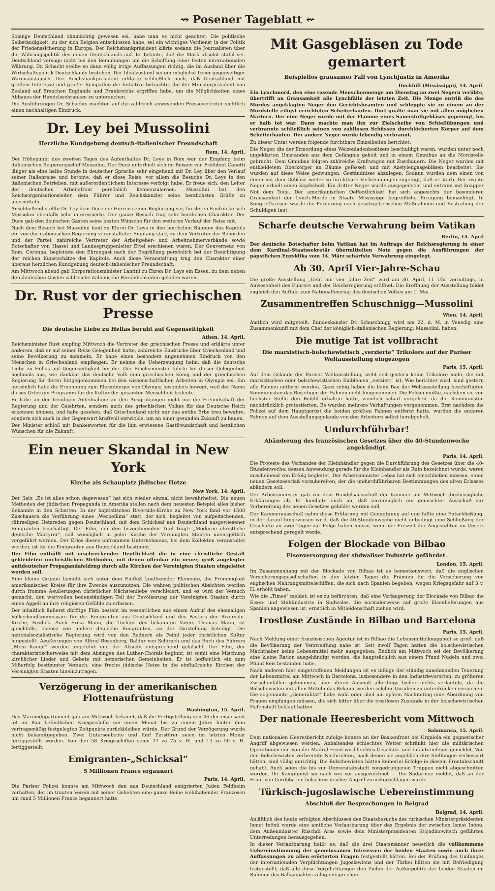⇝ Posener Tageblatt ⇜
Solange Deutschland ohnmächtig gewesen sei, habe man es nicht geachtet. Die politische Selbständigkeit, zu der sich Belgien entschlossen habe, sei ein wichtiges Verdienst in der Politik der Friedenssicherung in Europa. Der Reichsbankpräsident klärte sodann die Journalisten über die Währungspolitik des neuen Deutschlands auf. Er betonte, daß die Mark absolut stabil sei. Deutschland versage nicht bei den Bemühungen um die Schaffung einer festen internationalen Währung. Dr. Schacht stellte so dann völlig irrige Auffassungen richtig, die im Ausland über die Wirtschaftspolitik Deutschlands bestehen. Der Idealzustand sei ein möglichst freier gegenseitiger Warenaustausch. Der Reichsbankpräsident erklärte schließlich noch, daß Deutschland mit großem Interesse und großer Sympathie die Initiative betrachte, die der Ministerpräsident van Zeeland auf Ersuchen Englands und Frankreichs ergriffen habe, um die Möglichkeiten eines Abbaues der Handelsschranken zu untersuchen.
Die Ausführungen Dr. Schachts machten auf die zahlreich anwesenden Pressevertreter sichtlich einen nachhaltigen Eindruck.
Dr. Ley bei Mussolini
Herzliche Kundgebung deutsch-italienischer Freundschaft
Rom, 14. April.
Der Höhepunkt des zweiten Tages des Aufenthaltes Dr. Leys in Rom war der Empfang beim italienischen Regierungschef Mussolini. Der Duce unterhielt sich im Beisein von Präfident Canetti länger als eine halbe Stunde in deutscher Sprache sehr eingehend mit Dr. Ley über den Verlauf seiner Italienreise und betonte, daß er diese Reise, vor allem die Besuche Dr. Leys in den italienischen Betrieben, mit außerordentlichem Interesse verfolgt habe. Er freue sich, den Leiter der deutschen Arbeitsfront persönlich kennenzulernen. Mussolini bat den Reichsorganisationsleiter, dem Führer und Reichskanzler seine herzlichsten Grüße zu übermitteln.
Anschließend stellte Dr. Ley dem Duce die Herren seiner Begleitung vor, für deren Eindrücke sich Mussolini ebenfalls sehr interessierte. Der ganze Besuch trug sehr herzlichen Charakter. Der Duce gab den deutschen Gästen seine besten Wünsche für den weiteren Verlauf der Reise mit.
Nach dem Besuch bei Mussolini fand zu Ehren Dr. Leys in den herrlichen Räumen des Kapitols ein von der italienischen Regierung veranstalteter Empfang statt, zu dem Vertreter der Behörden und der Partei, zahlreiche Vertreter der Arbeitgeber- und Arbeitnehmerverbände sowie Botschafter von Hassel und Landesgruppenleiter Ettel erschienen waren. Der Gouverneur von Rom, Coronna, begleitete den Ehrengast nach der Begrüßung persönlich bei der Besichtigung der reichen Kunstschätze des Kapitols. Auch diese Veranstaltung trug den Charakter einer überaus herzlichen Kundgebung deutsch-italienischer Freundschaft.
Am Mittwoch abend gab Korporationsminister Lantini zu Ehren Dr. Leys ein Essen, zu dem neben den deutschen Gästen zahlreiche italienische Persönlichkeiten geladen waren.
Dr. Rust vor der griechischen Presse
Die deutsche Liebe zu Hellas beruht auf Gegenseitigkeit
Athen, 14. April.
Reichsminister Rust empfing Mittwoch die Vertreter der griechischen Presse und erklärte unter anderem, daß er auf seiner Reise Gelegenheit hatte, zahlreiche Eindrücke über Griechenland und seine Bevölkerung zu sammeln. Er habe einen besonders angenehmen Eindruck von den Menschen in Griechenland empfangen. Er nehme die Ueberzeugung heim, daß die deutsche Liebe zu Hellas auf Gegenseitigkeit beruhe. Der Reichsminister führte bei dieser Gelegenheit nochmals aus, wie dankbar das deutsche Volk dem griechischen König und der griechischen Regierung für deren Entgegenkommen bei den wissenschaftlichen Arbeiten in Olympia sei. Ihn persönlich habe die Ernennung zum Ehrenbürger von Olympia besonders bewegt, weil der Name dieses Ortes ein Programm für die Kultur der gesamten Menschheit bedeute.
Er habe an der freudigen Anteilnahme an den Ausgrabungen nicht nur die Freundschaft der Regierung und der Gelehrten, sondern auch des griechischen Volkes für das Deutsche Reich erkennen können, und habe gesehen, daß Griechenland nicht nur das antike Erbe treu bewahre, sondern sich auch in der Gegenwart kraftvoll entwickle, um an einer gesunden Zukunft zu bauen.
Der Minister schloß mit Dankesworten für die ihm erwiesene Gastfreundschaft und herzlichen Wünschen für die Zukunft.
Ein neuer Skandal in New York
Kirche als Schauplatz jüdischer Hetze
New York, 14. April.
Der Satz „Es ist alles schon dagewesen“ hat sich wieder einmal nicht bewahrheitet. Die neuen Methoden der jüdischen Propaganda in Amerika stellen nach dem neuesten Beispiel alles bisher Bekannte in den Schatten. In der baptistischen Riverside-Kirche zu New York fand vor 1500 Zuschauern die Vorführung eines „Werbefilms“ statt, der sich, begleitet von aufpeitschenden, rührseligen Hetzreden gegen Deutschland, mit dem Schicksal aus Deutschland ausgewiesener Emigranten beschäftigt. Der Film, der den bezeichnenden Titel trägt: „Moderne christliche deutsche Märtyrer“, soll womöglich in jeder Kirche der Vereinigten Staaten unentgeltlich vorgeführt werden. Der Erlös dieses unfrommen Unternehmens, bei dem Kollekten veranstaltet werden, ist für die Emigranten aus Deutschland bestimmt.
Der Film enthüllt mit erschreckender Deutlichkeit die in eine christliche Gestalt gekleideten unchristlichen Methoden, mit denen offenbar ein neuer, groß angelegter antideutscher Propagandafeldzug durch alle Kirchen der Vereinigten Staaten eingeleitet werden soll.
Eine kleine Gruppe bemüht sich unter dem Einfluß landfremder Elemente, die Frömmigkeit amerikanischer Kreise für ihre Zwecke auszunutzen. Die wahren politischen Absichten werden durch fromme Aeußerungen christlicher Nächstenliebe verschleiert, und es wird der Versuch gemacht, den wertvollen bodenständigen Teil der Bevölkerung der Vereinigten Staaten durch einen Appell an ihre religiösen Gefühle zu erfassen.
Der inhaltlich äußerst dürftige Film besteht im wesentlichen aus einem Aufruf des ehemaligen Völkerbundkommissars für die Emigranten aus Deutschland und des Pastors der Riverside-Kirche, Fosdick. Auch Erika Mann, die Tochter des bekannten Vaters Thomas Mann, ist gleichfalls, ebenso wie andere deutsche Emigranten, an der Darstellung beteiligt. Die nationalsozialistische Regierung wird von den Rednern als Feind jeder christlichen Kultur hingestellt. Aeußerungen von Alfred Rosenberg, Baldur von Schirach und das Buch des Führers „Mein Kampf“ werden angeführt und der Absicht entsprechend gefälscht. Der Film, der charakteristischerweise mit dem Absingen des Luther-Chorals beginnt, ist somit eine Mischung kirchlicher Lieder und Gebete mit hetzerischen Gemeinheiten. Er ist hoffentlich ein zum Mißerfolg bestimmter Versuch, eine freche jüdische Hetze in die einflußreiche Kirchen der Vereinigten Staaten hineinzutragen.
Verzögerung in der amerikanischen Flottenaufrüstung
Washington, 15. April.
Das Marinedepartement gab am Mittwoch bekannt, daß die Fertigstellung von 46 der insgesamt 58 im Bau befindlichen Kriegsschiffe um einen Monat bis zu einem Jahre hinter dem vertragsmäßig festgelegten Zeitpunkte zurückbleiben würde. Der Grund der Verzögerung wurde nicht bekanntgegeben. Zwei Unterseeboote und fünf Zerstörer seien im letzten Monat fertiggestellt worden. Von den 58 Kriegsschiffen seien 17 zu 75 v. H. und 13 zu 50 v. H. fertiggestellt.
Emigranten-„Schicksal“
5 Millionen Francs ergaunert
Paris, 14. April.
Die Pariser Polizei konnte am Mittwoch den aus Deutschland emigrierten Juden Feldheim verhaften, der im trauten Verein mit seiner Geliebten eine ganze Reihe wohlhabender Franzosen um rund 5 Millionen Francs begaunert hatte.
Mit Gasgebläsen zu Tode gemartert
Beispiellos grausamer Fall von Lynchjustiz in Amerika
Duckhill (Mississippi), 14. April.
Ein Lynchmord, den eine rasende Menschenmenge am Dienstag an zwei Negern verübte, übertrifft an Grausamkeit alle Lynchfälle der letzten Zeit. Die Menge entriß die des Mordes angeklagten Neger den Gerichtsbeamten und schleppte sie zu einem an der Mordstelle eiligst errichteten Scheiterhaufen. Dort quälte man sie mit allen möglichen Martern. Der eine Neger wurde mit der Flamme eines Sauerstoffgebläses gepeinigt, bis er halb tot war. Dann machte man ihn zur Zielscheibe von Schießübungen und verbrannte schließlich seinen von zahllosen Schüssen durchlöcherten Körper auf dem Scheiterhaufen. Der andere Neger wurde lebendig verbrannt.
Zu dieser Untat werden folgende furchtbare Einzelheiten berichtet:
Die Neger, die der Ermordung eines Weizenladenbesitzers beschuldigt waren, wurden unter noch ungeklärten Umständen aus dem Gefängnis geholt und in einem Omnibus an die Mordstelle gebracht. Dem Omnibus folgten zahlreiche Kraftwagen mit Zuschauern. Die Neger wurden mit entkleidetem Oberkörper an Bäume gefesselt und mit Azetylengasgebläsen bearbeitet. Sie wurden auf diese Weise gezwungen, Geständnisse abzulegen. Sodann wurden dem einen von ihnen mit dem Gebläse weiter so furchtbare Verbrennungen zugefügt, daß er starb. Der zweite Neger erhielt einen Kopfschuß. Ein dritter Neger wurde ausgepeitscht und entrann mit knapper Not dem Tode. Der amerikanischen Oeffentlichkeit hat sich angesichts der besonderen Grausamkeit der Lynch-Morde in Staate Mississippi begreifliche Erregung bemächtigt. In Kongreßkreisen wurde die Forderung nach gesetzgeberischen Maßnahmen und Bestrafung der Schuldigen laut.
Scharfe deutsche Verwahrung beim Vatikan
Berlin, 14. April
Der deutsche Botschafter beim Vatikan hat im Auftrage der Reichsregierung in einer dem Kardinal-Staatssekretär übermittelten Note gegen die Ausführungen der päpstlichen Enzyklika vom 14. März schärfste Verwahrung eingelegt.
Ab 30. April Vier-Jahre-Schau
Die große Ausstellung „Gebt mir vier Jahre Zeit“ wird am 30. April, 11 Uhr vormittags, in Anwesenheit des Führers und der Reichsregierung eröffnet. Die Eröffnung der Ausstellung bildet zugleich den Auftakt zum Nationalfeiertag des deutschen Volkes am 1. Mai.
Zusammentreffen Schuschnigg—Mussolini
Wien, 14. April.
Amtlich wird mitgeteilt: Bundeskanzler Dr. Schuschnigg wird am 22. d. M. in Venedig eine Zusammenkunft mit dem Chef der königlich-italienischen Regierung, Mussolini, haben.
Die mutige Tat ist vollbracht
Die marxistisch-bolschewistisch „verzierte“ Trikolore auf der Pariser Weltausstellung eingezogen
Paris, 15. April.
Auf dem Gelände der Pariser Weltausstellung weht seit gestern keine Trikolore mehr, die mit marxistischen oder bolschewistischen Emblemen „verziert“ ist. Wie berichtet wird, sind gestern alle Fahnen entfernt worden. Ganz ruhig haben die beim Bau der Weltausstellung beschäftigten Kommunisten das Beseitigen der Fahnen nicht hingenommen. Die Polizei mußte, nachdem sie von höchster Stelle den Befehl erhalten hatte, ziemlich scharf vorgehen, da die Kommunisten nachdrücklich protestierten. Es wurden mehrere Verhaftungen vorgenommen. Erst nachdem die Polizei auf dem Hauptgerüst die beiden größten Fahnen entfernt hatte, wurden die anderen Fahnen auf dem Ausstellungsgelände von den Arbeitern selbst herabgeholt.
Undurchführbar!
Abänderung des französischen Gesetzes über die 40-Stundenwoche angekündigt.
Paris, 14. April.
Die Proteste des Verbandes der Kleinhändler gegen die Durchführung des Gesetzes über die 40-Stundenwoche, dessen Anwendung gerade für die Kleinhändler als Ruin bezeichnet wurde, waren anscheinend von Erfolg begleitet. Der Arbeitsminister Lebas hat sich entschließen müssen, einen neuen Gesetzeserlaß vorzubereiten, der die undurchführbaren Bestimmungen des alten Erlasses abändern soll.
Der Arbeitsminister gab vor dem Handelsausschuß der Kammer am Mittwoch diesbezügliche Erklärungen ab. Er kündigte auch an, daß unverzüglich ein gemischter Ausschuß zur Vorbereitung des neuen Gesetzes gebildet werden soll.
Der Kammerausschuß nahm diese Erklärung mit Genugtuung auf und faßte eine Entschließung, in der darauf hingewiesen wird, daß die 40-Stundenwoche nicht unbedingt eine Schließung der Geschäfte an zwei Tagen zur Folge haben müsse, wenn die Freizeit der Angestellten im Gesetz entsprechend geregelt werde.
Folgen der Blockade von Bilbao
Eisenversorgung der südwaliser Industrie gefährdet.
London, 15. April.
Im Zusammenhang mit der Blockade von Bilbao ist es bemerkenswert, daß die englischen Versicherungsgesellschaften in den letzten Tagen die Prämien für die Versicherung von englischen Nahrungsmittelschiffen, die sich nach Spanien begeben, wegen Kriegsgefahr auf 3 v. H. erhöht haben.
Wie die „Times“ meldet, ist es zu befürchten, daß eine Verlängerung der Blockade von Bilbao die Eisen- und Stahlindustrie in Südwales, die normalerweise auf große Eisenlieferungen aus Spanien angewiesen ist, ernstlich in Mitleidenschaft ziehen wird.
Trostlose Zustände in Bilbao und Barcelona
Paris, 15. April.
Nach Meldung einer französischen Agentur ist in Bilbao die Lebensmittelknappheit so groß, daß die Bevölkerung der Verzweiflung nahe ist. Seit zwölf Tagen hätten die bolschewistischen Machthaber keine Lebensmittel mehr ausgegeben. Endlich am Mittwoch sei der Bevölkerung eine kleine Ration ausgehändigt worden, die hauptsächlich aus einem Pfund Nudeln und zwei Pfund Reis bestanden habe.
Nach anderen hier eingetroffenen Meldungen ist es infolge der ständig zunehmenden Teuerung der Lebensmittel am Mittwoch in Barcelona, insbesondere in den Industrievororten, zu größeren Zwischenfällen gekommen, über deren Ausmaß allerdings bisher nichts verlautete, da die Bolschewisten mit allen Mitteln das Bekanntwerden solcher Unruhen zu unterdrücken versuchen. Die sogenannte „Generalität“ habe wohl oder übel am späten Nachmittag eine Abordnung von Frauen empfangen müssen, die sich bitter über die trostlosen Zustände in der bolschewistischen Hafenstadt beklagt hätten.
Der nationale Heeresbericht vom Mittwoch
Salamanca, 15. April.
Dem nationalen Heeresbericht zufolge konnte an der Baskenfront bei Urquiola ein gegnerischer Angriff abgewiesen werden. Anhaltendes schlechtes Wetter schränkt hier die militärischen Operationen ein. Von der Madrid-Front wird leichtes Geschütz- und Infanteriefeuer gemeldet. Von den Bolschewisten verbreitete Nachrichten, nach denen sie angeblich ihre Stellungen verbessert hätten, sind völlig unrichtig. Die Bolschewisten hätten keinerlei Erfolge in diesem Frontabschnitt gehabt. Auch seien die bis zur Universitätsstadt vorgedrungenen Truppen nicht abgeschnitten worden. Ihr Kampfgeist sei nach wie vor ausgezeichnet — Die Südarmee meldet, daß an der Front von Cordoba ein bolschewistischer Angriff zurückgeschlagen wurde.
Türkisch-jugoslawische Uebereinstimmung
Abschluß der Besprechungen in Belgrad
Belgrad, 14. April.
Anläßlich des heute erfolgten Abschlusses des Staatsbesuchs des türkischen Ministerpräsidenten Ismet Inönü wurde eine amtliche Verlautbarung über das Ergebnis der zwischen Ismet Inönü, dem Außenminister Rüschdi Aras sowie dem Ministerpräsidenten Stojadinowitsch geführten Unterredungen herausgegeben.
In dieser Verlautbarung heißt es, daß die drei Staatsmänner neuerlich die vollkommene Uebereinstimmung der gemeinsamen Interessen der beiden Staaten sowie auch ihrer Auffassungen zu allen erörterten Fragen festgestellt hätten. Bei der Prüfung des Umfanges der internationalen Verpflichtungen Jugoslawiens und der Türkei hätten sie mit Befriedigung festgestellt, daß alle diese Verpflichtungen den Zielen der Außenpolitik der beiden Staaten im Rahmen des Balkanpaktes völlig entsprechen.